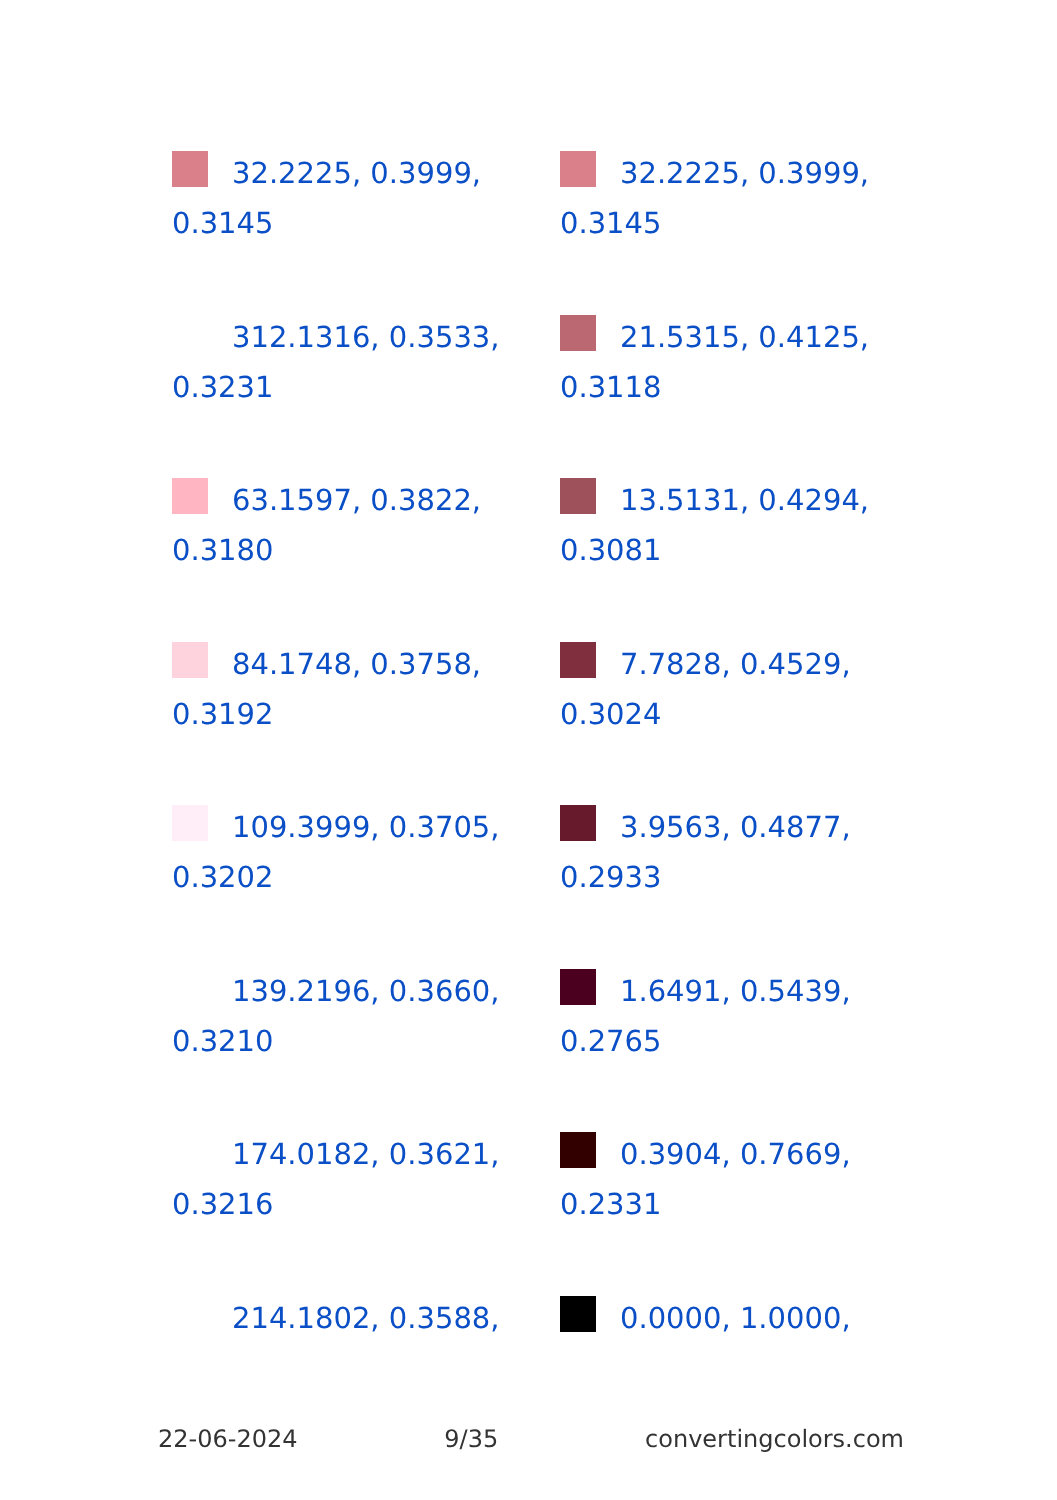32.2225, 0.3999, 0.3145
32.2225, 0.3999, 0.3145
312.1316, 0.3533, 0.3231
21.5315, 0.4125, 0.3118
63.1597, 0.3822, 0.3180
13.5131, 0.4294, 0.3081
84.1748, 0.3758, 0.3192
7.7828, 0.4529, 0.3024
109.3999, 0.3705, 0.3202
3.9563, 0.4877, 0.2933
139.2196, 0.3660, 0.3210
1.6491, 0.5439, 0.2765
174.0182, 0.3621, 0.3216
0.3904, 0.7669, 0.2331
214.1802, 0.3588,
0.0000, 1.0000,
22-06-2024 9/35 convertingcolors.com